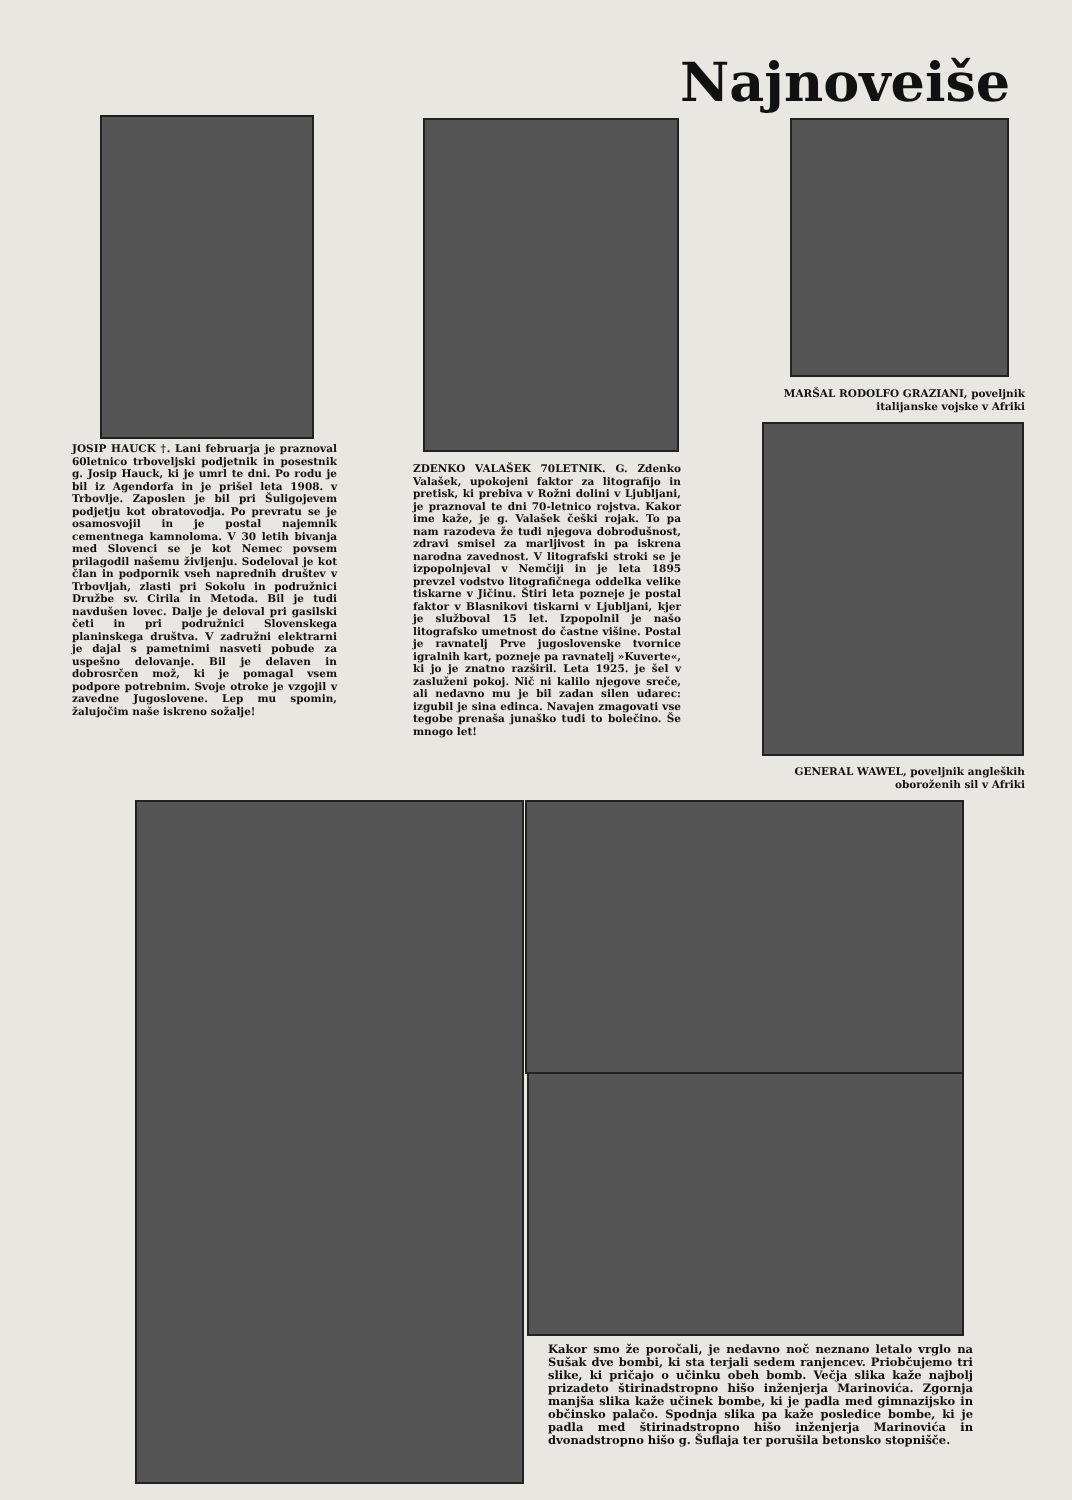Najnoveiše
JOSIP HAUCK †. Lani februarja je praznoval 60letnico trboveljski podjetnik in posestnik g. Josip Hauck, ki je umrl te dni. Po rodu je bil iz Agendorfa in je prišel leta 1908. v Trbovlje. Zaposlen je bil pri Šuligojevem podjetju kot obratovodja. Po prevratu se je osamosvojil in je postal najemnik cementnega kamnoloma. V 30 letih bivanja med Slovenci se je kot Nemec povsem prilagodil našemu življenju. Sodeloval je kot član in podpornik vseh naprednih društev v Trbovljah, zlasti pri Sokolu in podružnici Družbe sv. Cirila in Metoda. Bil je tudi navdušen lovec. Dalje je deloval pri gasilski četi in pri podružnici Slovenskega planinskega društva. V zadružni elektrarni je dajal s pametnimi nasveti pobude za uspešno delovanje. Bil je delaven in dobrosrčen mož, ki je pomagal vsem podpore potrebnim. Svoje otroke je vzgojil v zavedne Jugoslovene. Lep mu spomin, žalujočim naše iskreno sožalje!
ZDENKO VALAŠEK 70LETNIK. G. Zdenko Valašek, upokojeni faktor za litografijo in pretisk, ki prebiva v Rožni dolini v Ljubljani, je praznoval te dni 70-letnico rojstva. Kakor ime kaže, je g. Valašek češki rojak. To pa nam razodeva že tudi njegova dobrodušnost, zdravi smisel za marljivost in pa iskrena narodna zavednost. V litografski stroki se je izpopolnjeval v Nemčiji in je leta 1895 prevzel vodstvo litografičnega oddelka velike tiskarne v Jičinu. Štiri leta pozneje je postal faktor v Blasnikovi tiskarni v Ljubljani, kjer je služboval 15 let. Izpopolnil je našo litografsko umetnost do častne višine. Postal je ravnatelj Prve jugoslovenske tvornice igralnih kart, pozneje pa ravnatelj »Kuverte«, ki jo je znatno razširil. Leta 1925. je šel v zasluženi pokoj. Nič ni kalilo njegove sreče, ali nedavno mu je bil zadan silen udarec: izgubil je sina edinca. Navajen zmagovati vse tegobe prenaša junaško tudi to bolečino. Še mnogo let!
MARŠAL RODOLFO GRAZIANI, poveljnik italijanske vojske v Afriki
GENERAL WAWEL, poveljnik angleških oboroženih sil v Afriki
Kakor smo že poročali, je nedavno noč neznano letalo vrglo na Sušak dve bombi, ki sta terjali sedem ranjencev. Priobčujemo tri slike, ki pričajo o učinku obeh bomb. Večja slika kaže najbolj prizadeto štirinadstropno hišo inženjerja Marinovića. Zgornja manjša slika kaže učinek bombe, ki je padla med gimnazijsko in občinsko palačo. Spodnja slika pa kaže posledice bombe, ki je padla med štirinadstropno hišo inženjerja Marinovića in dvonadstropno hišo g. Šuflaja ter porušila betonsko stopnišče.